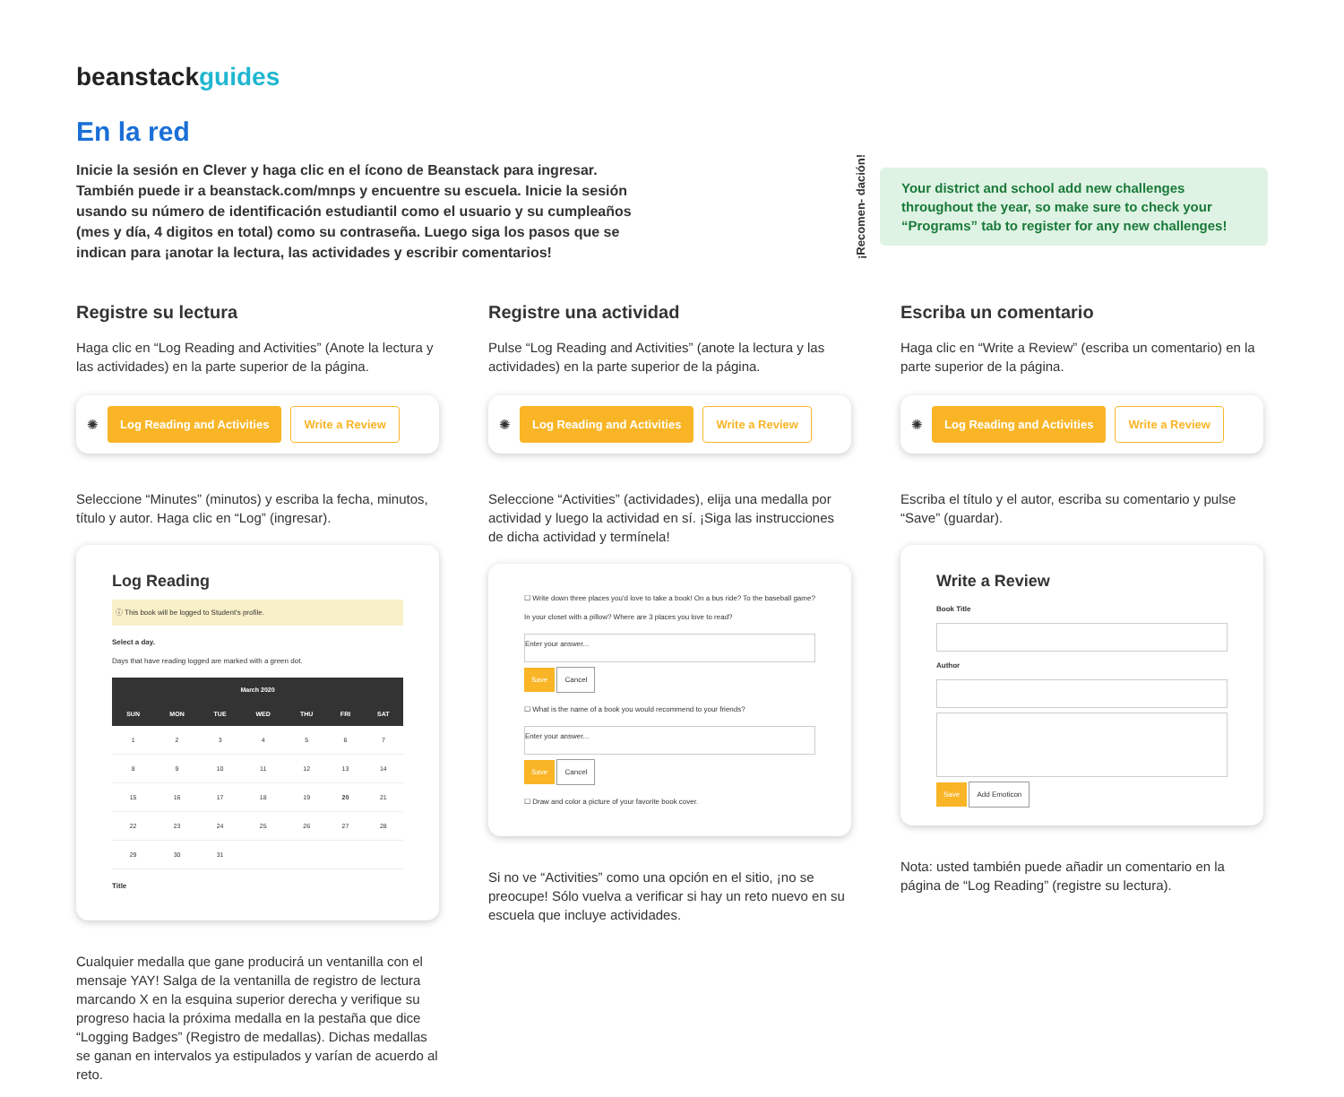beanstackguides
En la red
Inicie la sesión en Clever y haga clic en el ícono de Beanstack para ingresar. También puede ir a beanstack.com/mnps y encuentre su escuela. Inicie la sesión usando su número de identificación estudiantil como el usuario y su cumpleaños (mes y día, 4 digitos en total) como su contraseña. Luego siga los pasos que se indican para ¡anotar la lectura, las actividades y escribir comentarios!
¡Recomen- dación!
Your district and school add new challenges throughout the year, so make sure to check your “Programs” tab to register for any new challenges!
Registre su lectura
Haga clic en “Log Reading and Activities” (Anote la lectura y las actividades) en la parte superior de la página.
✺ Log Reading and Activities Write a Review
Seleccione “Minutes” (minutos) y escriba la fecha, minutos, título y autor. Haga clic en “Log” (ingresar).
Log Reading
ⓘ This book will be logged to Student's profile.
Select a day.
Days that have reading logged are marked with a green dot.
| March 2020 | | | | | | |
| --- | --- | --- | --- | --- | --- | --- |
| SUN | MON | TUE | WED | THU | FRI | SAT |
| 1 | 2 | 3 | 4 | 5 | 6 | 7 |
| 8 | 9 | 10 | 11 | 12 | 13 | 14 |
| 15 | 16 | 17 | 18 | 19 | 20 | 21 |
| 22 | 23 | 24 | 25 | 26 | 27 | 28 |
| 29 | 30 | 31 | | | | |
Title
Cualquier medalla que gane producirá un ventanilla con el mensaje YAY! Salga de la ventanilla de registro de lectura marcando X en la esquina superior derecha y verifique su progreso hacia la próxima medalla en la pestaña que dice “Logging Badges” (Registro de medallas). Dichas medallas se ganan en intervalos ya estipulados y varían de acuerdo al reto.
Registre una actividad
Pulse “Log Reading and Activities” (anote la lectura y las actividades) en la parte superior de la página.
✺ Log Reading and Activities Write a Review
Seleccione “Activities” (actividades), elija una medalla por actividad y luego la actividad en sí. ¡Siga las instrucciones de dicha actividad y termínela!
☐ Write down three places you'd love to take a book! On a bus ride? To the baseball game? In your closet with a pillow? Where are 3 places you love to read?
Enter your answer...
Save Cancel
☐ What is the name of a book you would recommend to your friends?
Enter your answer...
Save Cancel
☐ Draw and color a picture of your favorite book cover.
Si no ve “Activities” como una opción en el sitio, ¡no se preocupe! Sólo vuelva a verificar si hay un reto nuevo en su escuela que incluye actividades.
Escriba un comentario
Haga clic en “Write a Review” (escriba un comentario) en la parte superior de la página.
✺ Log Reading and Activities Write a Review
Escriba el título y el autor, escriba su comentario y pulse “Save” (guardar).
Write a Review
Book Title
Author
Save Add Emoticon
Nota: usted también puede añadir un comentario en la página de “Log Reading” (registre su lectura).